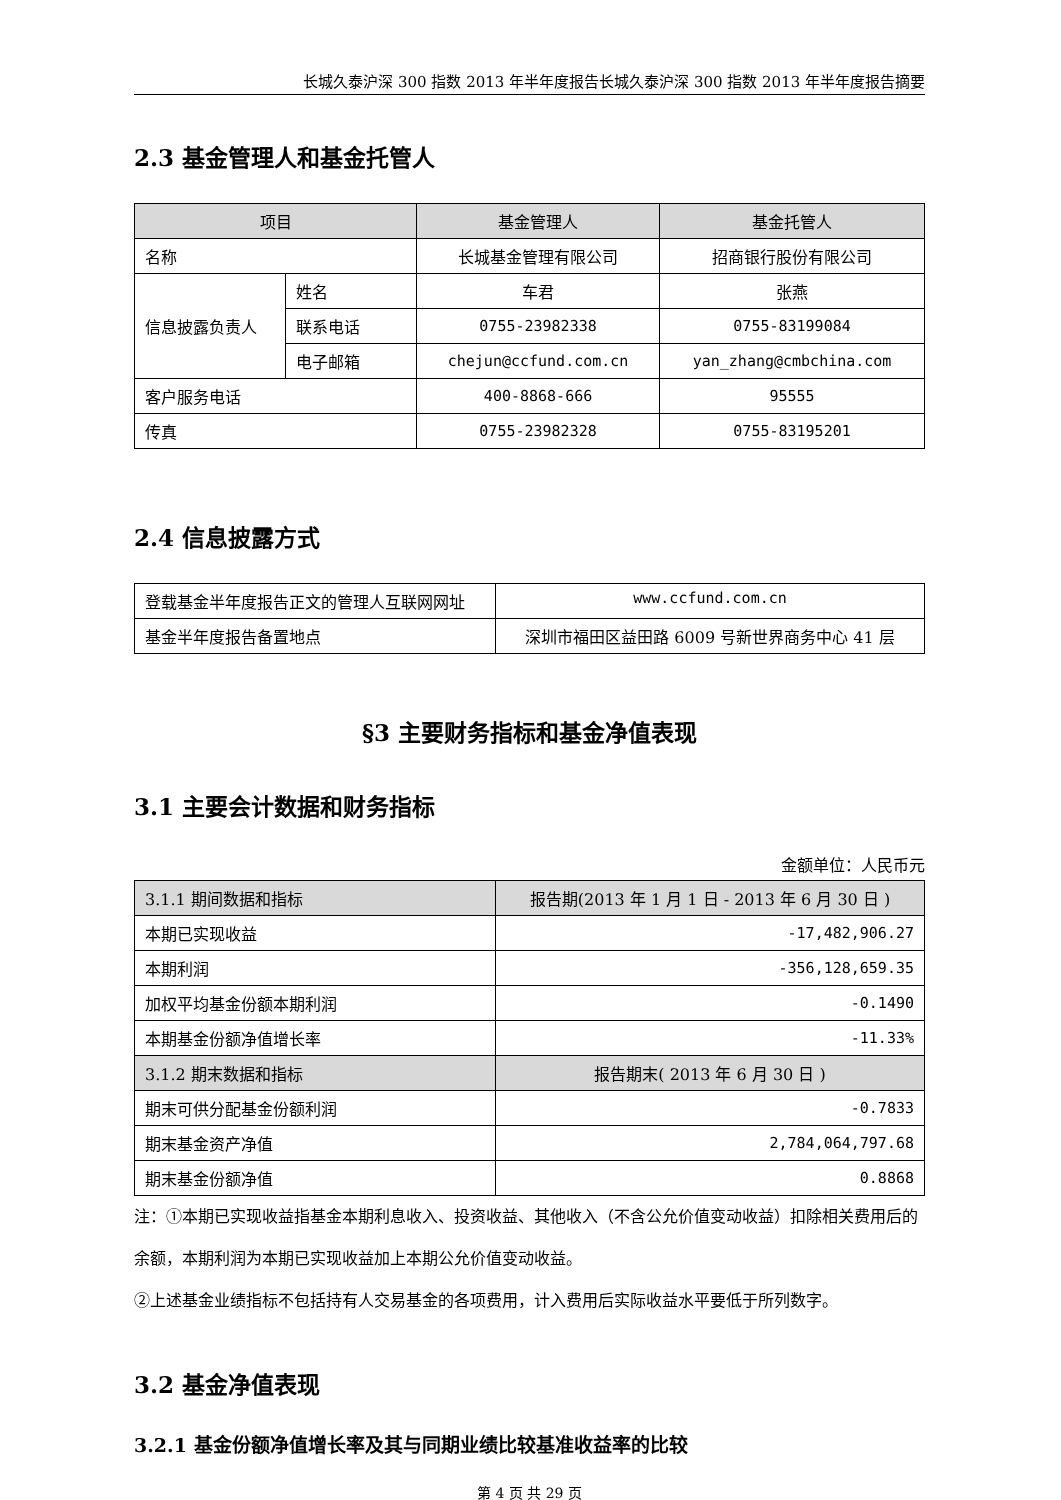长城久泰沪深 300 指数 2013 年半年度报告长城久泰沪深 300 指数 2013 年半年度报告摘要
2.3 基金管理人和基金托管人
| 项目 | | 基金管理人 | 基金托管人 |
| --- | --- | --- | --- |
| 名称 | | 长城基金管理有限公司 | 招商银行股份有限公司 |
| 信息披露负责人 | 姓名 | 车君 | 张燕 |
| | 联系电话 | 0755-23982338 | 0755-83199084 |
| | 电子邮箱 | chejun@ccfund.com.cn | yan_zhang@cmbchina.com |
| 客户服务电话 | | 400-8868-666 | 95555 |
| 传真 | | 0755-23982328 | 0755-83195201 |
2.4 信息披露方式
| 登载基金半年度报告正文的管理人互联网网址 | www.ccfund.com.cn |
| 基金半年度报告备置地点 | 深圳市福田区益田路 6009 号新世界商务中心 41 层 |
§3 主要财务指标和基金净值表现
3.1 主要会计数据和财务指标
金额单位：人民币元
| 3.1.1 期间数据和指标 | 报告期(2013 年 1 月 1 日 - 2013 年 6 月 30 日 ) |
| --- | --- |
| 本期已实现收益 | -17,482,906.27 |
| 本期利润 | -356,128,659.35 |
| 加权平均基金份额本期利润 | -0.1490 |
| 本期基金份额净值增长率 | -11.33% |
| 3.1.2 期末数据和指标 | 报告期末( 2013 年 6 月 30 日 ) |
| 期末可供分配基金份额利润 | -0.7833 |
| 期末基金资产净值 | 2,784,064,797.68 |
| 期末基金份额净值 | 0.8868 |
注：①本期已实现收益指基金本期利息收入、投资收益、其他收入（不含公允价值变动收益）扣除相关费用后的余额，本期利润为本期已实现收益加上本期公允价值变动收益。
②上述基金业绩指标不包括持有人交易基金的各项费用，计入费用后实际收益水平要低于所列数字。
3.2 基金净值表现
3.2.1 基金份额净值增长率及其与同期业绩比较基准收益率的比较
第 4 页 共 29 页